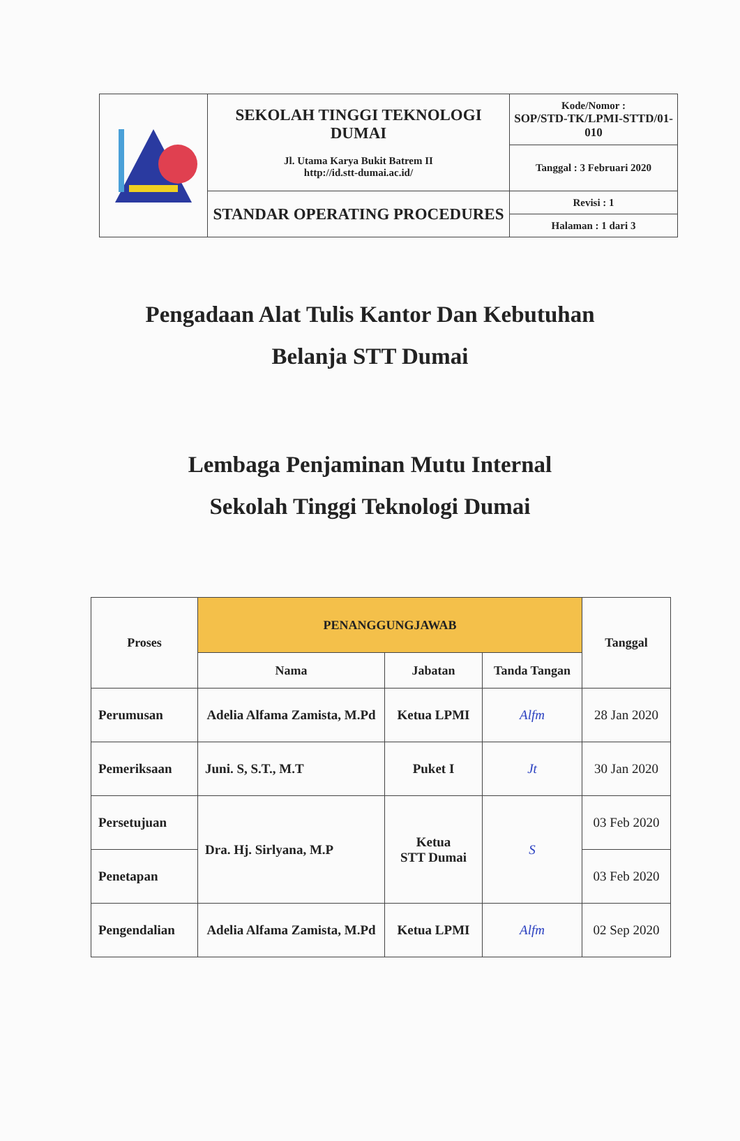| | SEKOLAH TINGGI TEKNOLOGI DUMAI Jl. Utama Karya Bukit Batrem II http://id.stt-dumai.ac.id/ | Kode/Nomor : SOP/STD-TK/LPMI-STTD/01-010 |
| | | Tanggal : 3 Februari 2020 |
| | STANDAR OPERATING PROCEDURES | Revisi : 1 |
| | | Halaman : 1 dari 3 |
Pengadaan Alat Tulis Kantor Dan Kebutuhan
Belanja STT Dumai
Lembaga Penjaminan Mutu Internal
Sekolah Tinggi Teknologi Dumai
| Proses | PENANGGUNGJAWAB | | | Tanggal |
| --- | --- | --- | --- | --- |
| | Nama | Jabatan | Tanda Tangan | |
| Perumusan | Adelia Alfama Zamista, M.Pd | Ketua LPMI | Alfm | 28 Jan 2020 |
| Pemeriksaan | Juni. S, S.T., M.T | Puket I | Jt | 30 Jan 2020 |
| Persetujuan | Dra. Hj. Sirlyana, M.P | Ketua STT Dumai | S | 03 Feb 2020 |
| Penetapan | | | | 03 Feb 2020 |
| Pengendalian | Adelia Alfama Zamista, M.Pd | Ketua LPMI | Alfm | 02 Sep 2020 |